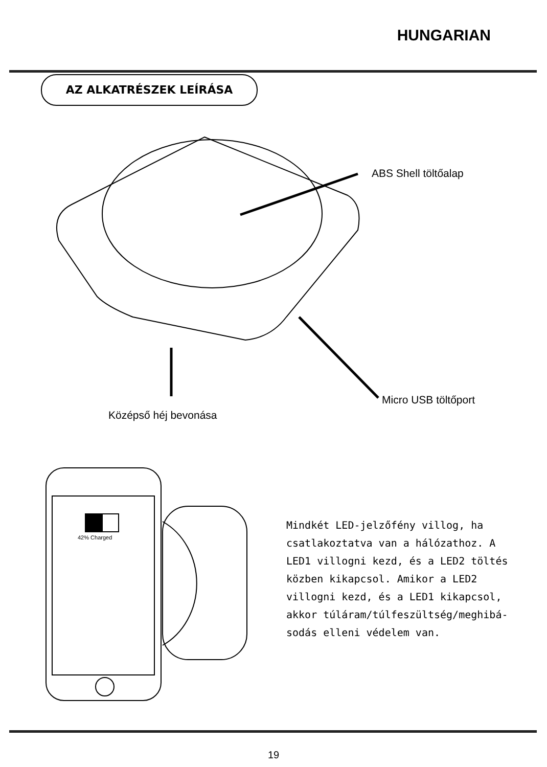HUNGARIAN
AZ ALKATRÉSZEK LEÍRÁSA
ABS Shell töltőalap
Micro USB töltőport
Középső héj bevonása
42% Charged
Mindkét LED-jelzőfény villog, ha csatlakoztatva van a hálózathoz. A LED1 villogni kezd, és a LED2 töltés közben kikapcsol. Amikor a LED2 villogni kezd, és a LED1 kikapcsol, akkor túláram/túlfeszültség/meghibá-sodás elleni védelem van.
19